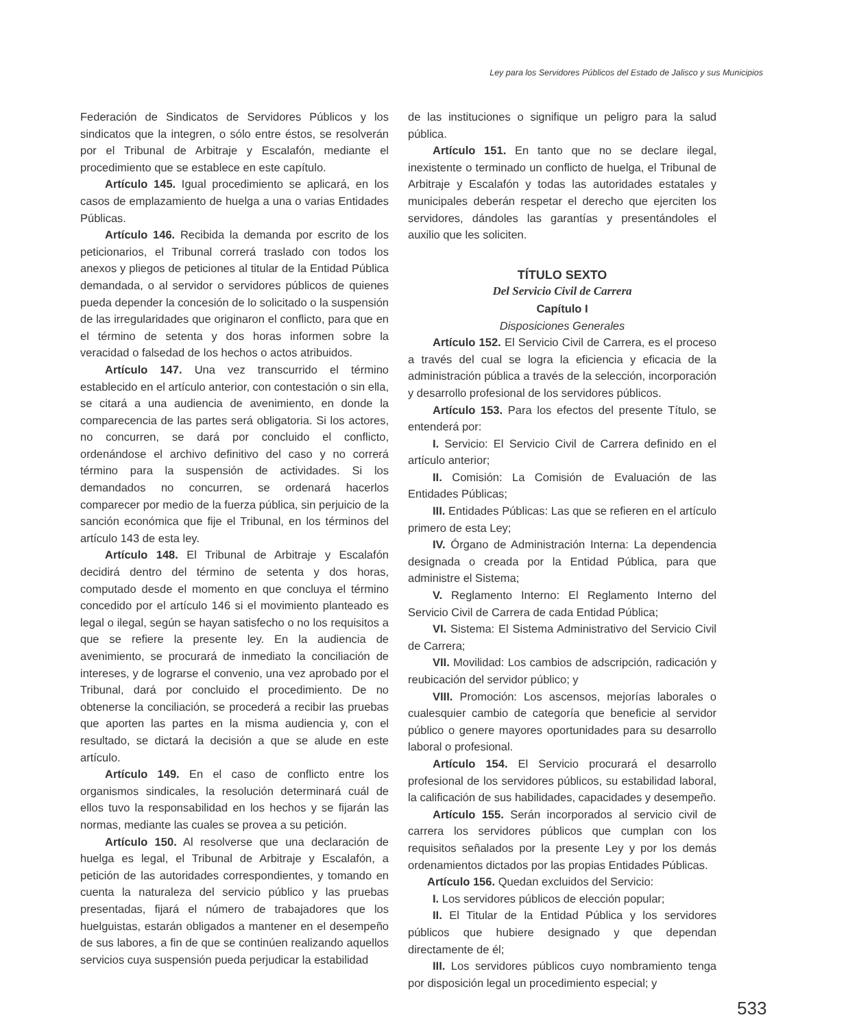Ley para los Servidores Públicos del Estado de Jalisco y sus Municipios
Federación de Sindicatos de Servidores Públicos y los sindicatos que la integren, o sólo entre éstos, se resolverán por el Tribunal de Arbitraje y Escalafón, mediante el procedimiento que se establece en este capítulo.
Artículo 145. Igual procedimiento se aplicará, en los casos de emplazamiento de huelga a una o varias Entidades Públicas.
Artículo 146. Recibida la demanda por escrito de los peticionarios, el Tribunal correrá traslado con todos los anexos y pliegos de peticiones al titular de la Entidad Pública demandada, o al servidor o servidores públicos de quienes pueda depender la concesión de lo solicitado o la suspensión de las irregularidades que originaron el conflicto, para que en el término de setenta y dos horas informen sobre la veracidad o falsedad de los hechos o actos atribuidos.
Artículo 147. Una vez transcurrido el término establecido en el artículo anterior, con contestación o sin ella, se citará a una audiencia de avenimiento, en donde la comparecencia de las partes será obligatoria. Si los actores, no concurren, se dará por concluido el conflicto, ordenándose el archivo definitivo del caso y no correrá término para la suspensión de actividades. Si los demandados no concurren, se ordenará hacerlos comparecer por medio de la fuerza pública, sin perjuicio de la sanción económica que fije el Tribunal, en los términos del artículo 143 de esta ley.
Artículo 148. El Tribunal de Arbitraje y Escalafón decidirá dentro del término de setenta y dos horas, computado desde el momento en que concluya el término concedido por el artículo 146 si el movimiento planteado es legal o ilegal, según se hayan satisfecho o no los requisitos a que se refiere la presente ley. En la audiencia de avenimiento, se procurará de inmediato la conciliación de intereses, y de lograrse el convenio, una vez aprobado por el Tribunal, dará por concluido el procedimiento. De no obtenerse la conciliación, se procederá a recibir las pruebas que aporten las partes en la misma audiencia y, con el resultado, se dictará la decisión a que se alude en este artículo.
Artículo 149. En el caso de conflicto entre los organismos sindicales, la resolución determinará cuál de ellos tuvo la responsabilidad en los hechos y se fijarán las normas, mediante las cuales se provea a su petición.
Artículo 150. Al resolverse que una declaración de huelga es legal, el Tribunal de Arbitraje y Escalafón, a petición de las autoridades correspondientes, y tomando en cuenta la naturaleza del servicio público y las pruebas presentadas, fijará el número de trabajadores que los huelguistas, estarán obligados a mantener en el desempeño de sus labores, a fin de que se continúen realizando aquellos servicios cuya suspensión pueda perjudicar la estabilidad
de las instituciones o signifique un peligro para la salud pública.
Artículo 151. En tanto que no se declare ilegal, inexistente o terminado un conflicto de huelga, el Tribunal de Arbitraje y Escalafón y todas las autoridades estatales y municipales deberán respetar el derecho que ejerciten los servidores, dándoles las garantías y presentándoles el auxilio que les soliciten.
TÍTULO SEXTO
Del Servicio Civil de Carrera
Capítulo I
Disposiciones Generales
Artículo 152. El Servicio Civil de Carrera, es el proceso a través del cual se logra la eficiencia y eficacia de la administración pública a través de la selección, incorporación y desarrollo profesional de los servidores públicos.
Artículo 153. Para los efectos del presente Título, se entenderá por:
I. Servicio: El Servicio Civil de Carrera definido en el artículo anterior;
II. Comisión: La Comisión de Evaluación de las Entidades Públicas;
III. Entidades Públicas: Las que se refieren en el artículo primero de esta Ley;
IV. Órgano de Administración Interna: La dependencia designada o creada por la Entidad Pública, para que administre el Sistema;
V. Reglamento Interno: El Reglamento Interno del Servicio Civil de Carrera de cada Entidad Pública;
VI. Sistema: El Sistema Administrativo del Servicio Civil de Carrera;
VII. Movilidad: Los cambios de adscripción, radicación y reubicación del servidor público; y
VIII. Promoción: Los ascensos, mejorías laborales o cualesquier cambio de categoría que beneficie al servidor público o genere mayores oportunidades para su desarrollo laboral o profesional.
Artículo 154. El Servicio procurará el desarrollo profesional de los servidores públicos, su estabilidad laboral, la calificación de sus habilidades, capacidades y desempeño.
Artículo 155. Serán incorporados al servicio civil de carrera los servidores públicos que cumplan con los requisitos señalados por la presente Ley y por los demás ordenamientos dictados por las propias Entidades Públicas.
Artículo 156. Quedan excluidos del Servicio:
I. Los servidores públicos de elección popular;
II. El Titular de la Entidad Pública y los servidores públicos que hubiere designado y que dependan directamente de él;
III. Los servidores públicos cuyo nombramiento tenga por disposición legal un procedimiento especial; y
533